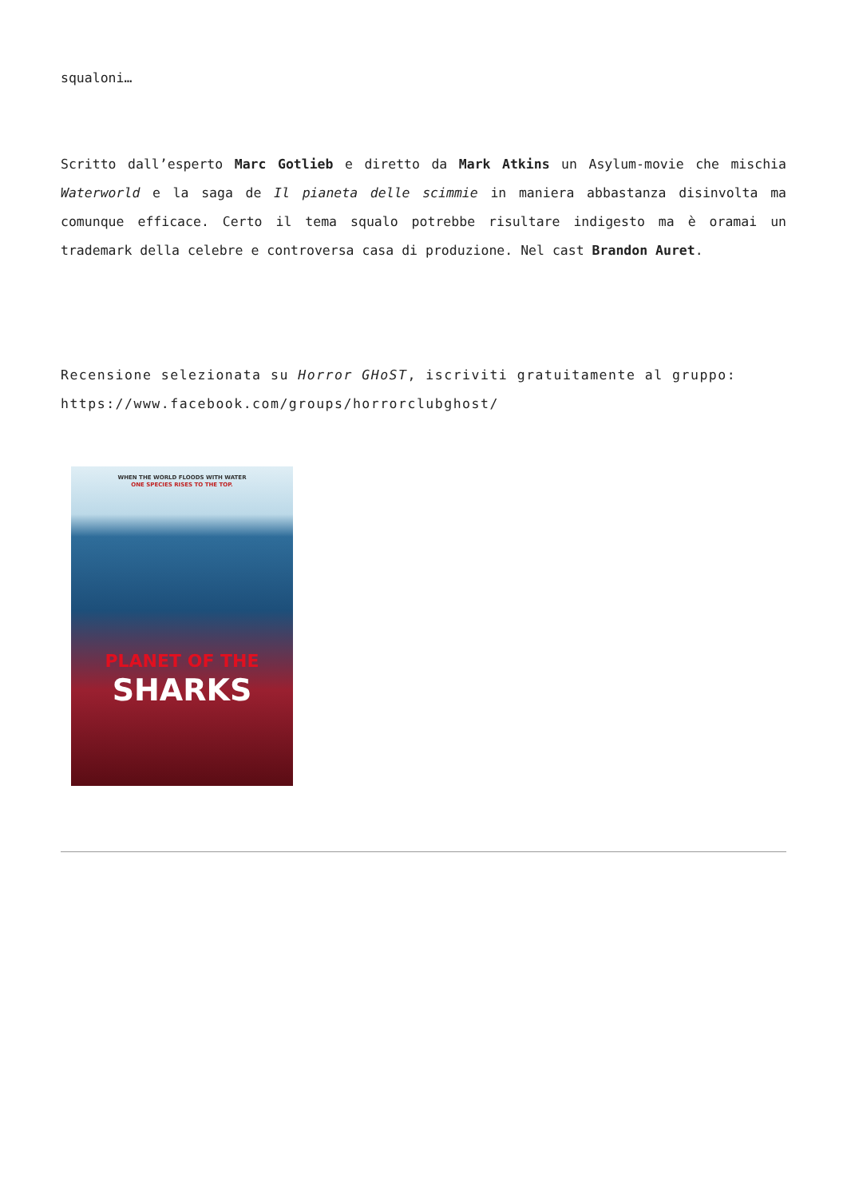squaloni…
Scritto dall’esperto Marc Gotlieb e diretto da Mark Atkins un Asylum-movie che mischia Waterworld e la saga de Il pianeta delle scimmie in maniera abbastanza disinvolta ma comunque efficace. Certo il tema squalo potrebbe risultare indigesto ma è oramai un trademark della celebre e controversa casa di produzione. Nel cast Brandon Auret.
Recensione selezionata su Horror GHoST, iscriviti gratuitamente al gruppo:
https://www.facebook.com/groups/horrorclubghost/
WHEN THE WORLD FLOODS WITH WATER
ONE SPECIES RISES TO THE TOP.
PLANET OF THE
SHARKS